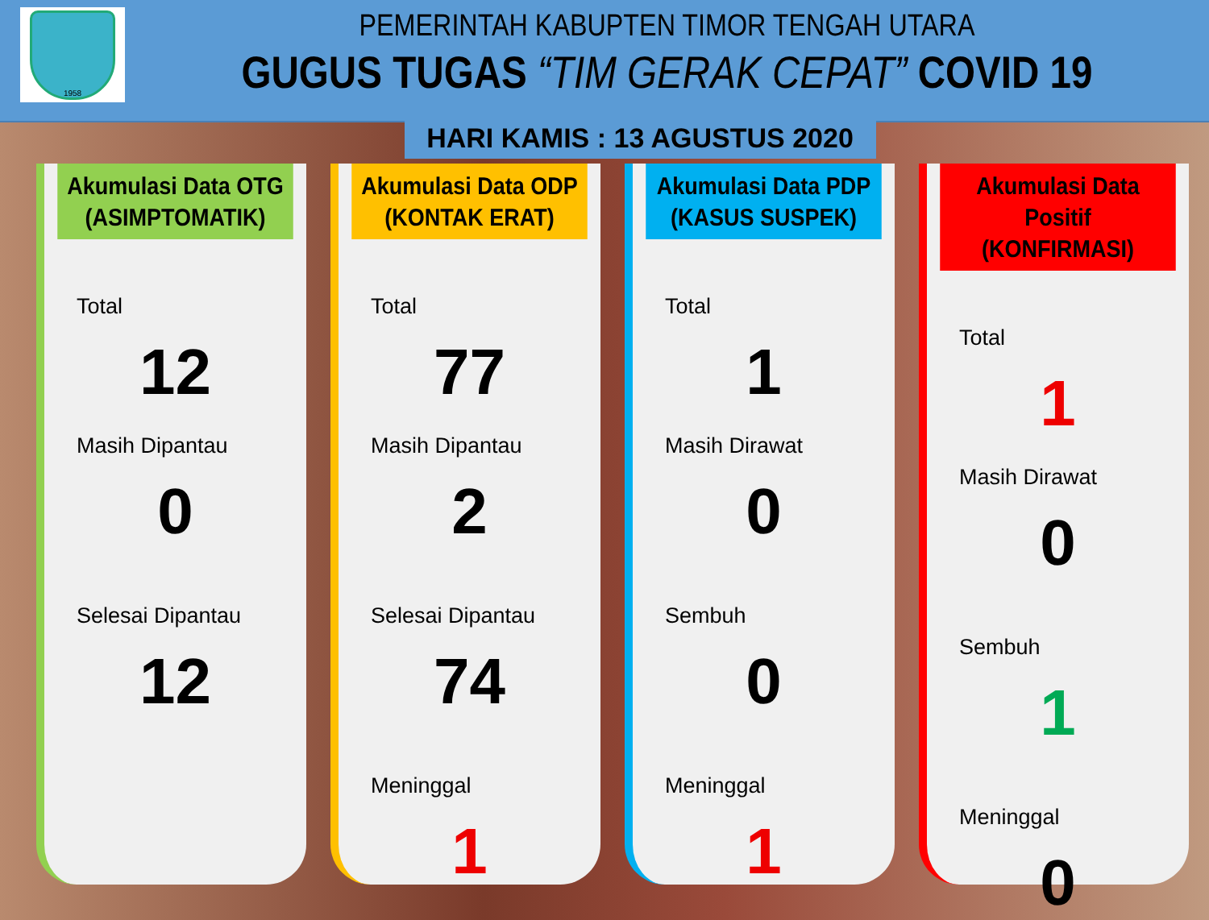1958
PEMERINTAH KABUPTEN TIMOR TENGAH UTARA
GUGUS TUGAS “TIM GERAK CEPAT” COVID 19
HARI KAMIS : 13 AGUSTUS 2020
Akumulasi Data OTG
(ASIMPTOMATIK)
Total
12
Masih Dipantau
0
Selesai Dipantau
12
Akumulasi Data ODP
(KONTAK ERAT)
Total
77
Masih Dipantau
2
Selesai Dipantau
74
Meninggal
1
Akumulasi Data PDP
(KASUS SUSPEK)
Total
1
Masih Dirawat
0
Sembuh
0
Meninggal
1
Akumulasi Data Positif
(KONFIRMASI)
Total
1
Masih Dirawat
0
Sembuh
1
Meninggal
0